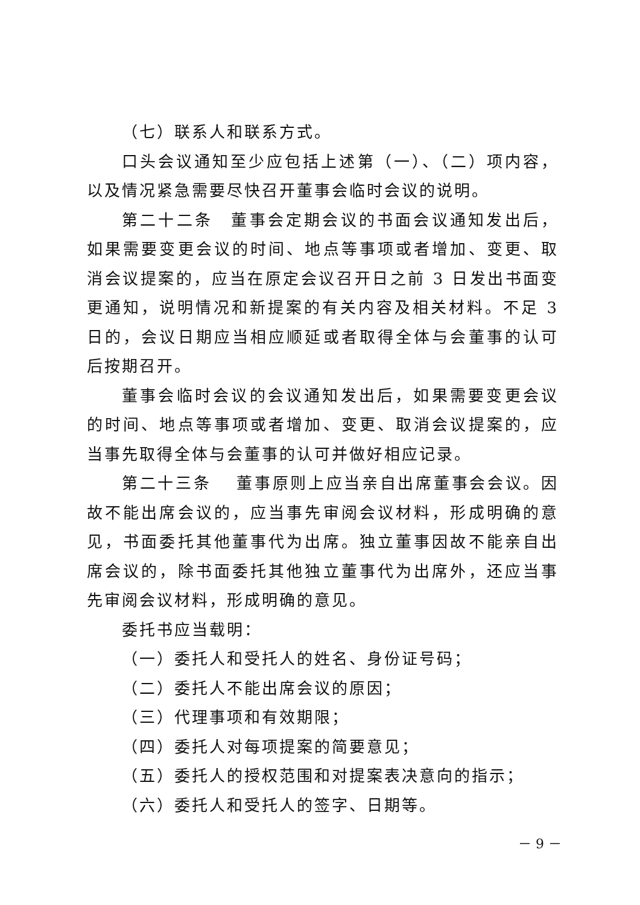（七）联系人和联系方式。
口头会议通知至少应包括上述第（一）、（二）项内容，以及情况紧急需要尽快召开董事会临时会议的说明。
第二十二条　董事会定期会议的书面会议通知发出后，如果需要变更会议的时间、地点等事项或者增加、变更、取消会议提案的，应当在原定会议召开日之前 3 日发出书面变更通知，说明情况和新提案的有关内容及相关材料。不足 3 日的，会议日期应当相应顺延或者取得全体与会董事的认可后按期召开。
董事会临时会议的会议通知发出后，如果需要变更会议的时间、地点等事项或者增加、变更、取消会议提案的，应当事先取得全体与会董事的认可并做好相应记录。
第二十三条　 董事原则上应当亲自出席董事会会议。因故不能出席会议的，应当事先审阅会议材料，形成明确的意见，书面委托其他董事代为出席。独立董事因故不能亲自出席会议的，除书面委托其他独立董事代为出席外，还应当事先审阅会议材料，形成明确的意见。
委托书应当载明：
（一）委托人和受托人的姓名、身份证号码；
（二）委托人不能出席会议的原因；
（三）代理事项和有效期限；
（四）委托人对每项提案的简要意见；
（五）委托人的授权范围和对提案表决意向的指示；
（六）委托人和受托人的签字、日期等。
－ 9 －